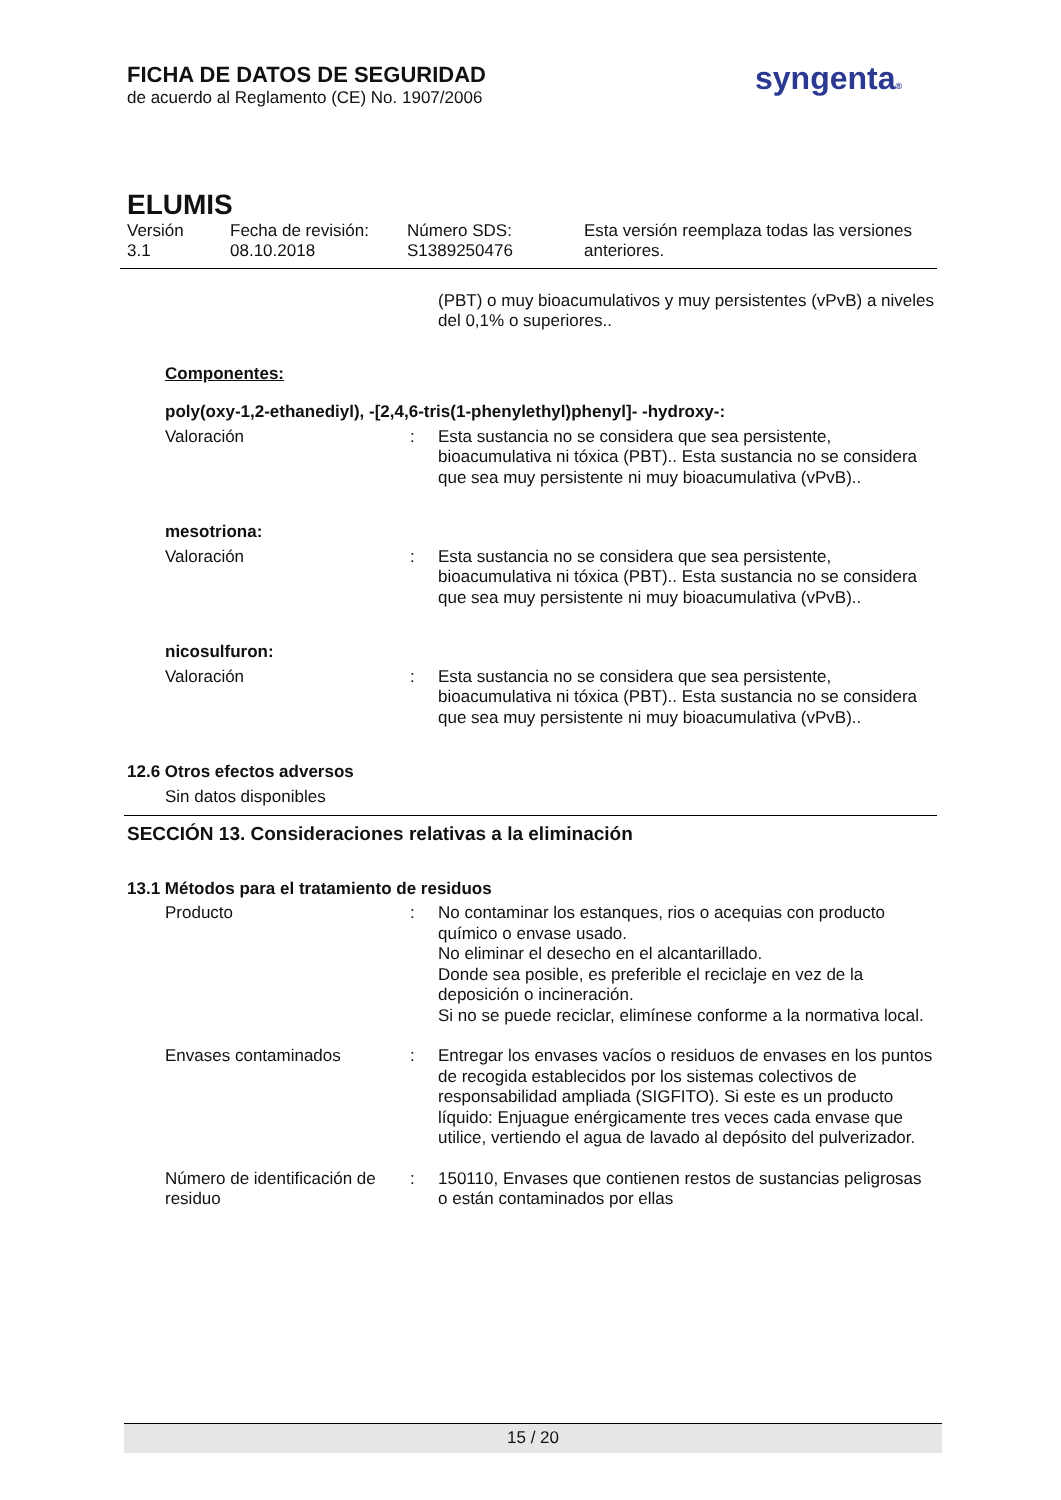FICHA DE DATOS DE SEGURIDAD
de acuerdo al Reglamento (CE) No. 1907/2006
syngenta®
ELUMIS
Versión
3.1
Fecha de revisión:
08.10.2018
Número SDS:
S1389250476
Esta versión reemplaza todas las versiones
anteriores.
(PBT) o muy bioacumulativos y muy persistentes (vPvB) a niveles del 0,1% o superiores..
Componentes:
poly(oxy-1,2-ethanediyl), -[2,4,6-tris(1-phenylethyl)phenyl]- -hydroxy-:
Valoración : Esta sustancia no se considera que sea persistente, bioacumulativa ni tóxica (PBT).. Esta sustancia no se considera que sea muy persistente ni muy bioacumulativa (vPvB)..
mesotriona:
Valoración : Esta sustancia no se considera que sea persistente, bioacumulativa ni tóxica (PBT).. Esta sustancia no se considera que sea muy persistente ni muy bioacumulativa (vPvB)..
nicosulfuron:
Valoración : Esta sustancia no se considera que sea persistente, bioacumulativa ni tóxica (PBT).. Esta sustancia no se considera que sea muy persistente ni muy bioacumulativa (vPvB)..
12.6 Otros efectos adversos
Sin datos disponibles
SECCIÓN 13. Consideraciones relativas a la eliminación
13.1 Métodos para el tratamiento de residuos
Producto : No contaminar los estanques, rios o acequias con producto químico o envase usado.
No eliminar el desecho en el alcantarillado.
Donde sea posible, es preferible el reciclaje en vez de la deposición o incineración.
Si no se puede reciclar, elimínese conforme a la normativa local.
Envases contaminados : Entregar los envases vacíos o residuos de envases en los puntos de recogida establecidos por los sistemas colectivos de responsabilidad ampliada (SIGFITO). Si este es un producto líquido: Enjuague enérgicamente tres veces cada envase que utilice, vertiendo el agua de lavado al depósito del pulverizador.
Número de identificación de residuo
: 150110, Envases que contienen restos de sustancias peligrosas o están contaminados por ellas
15 / 20